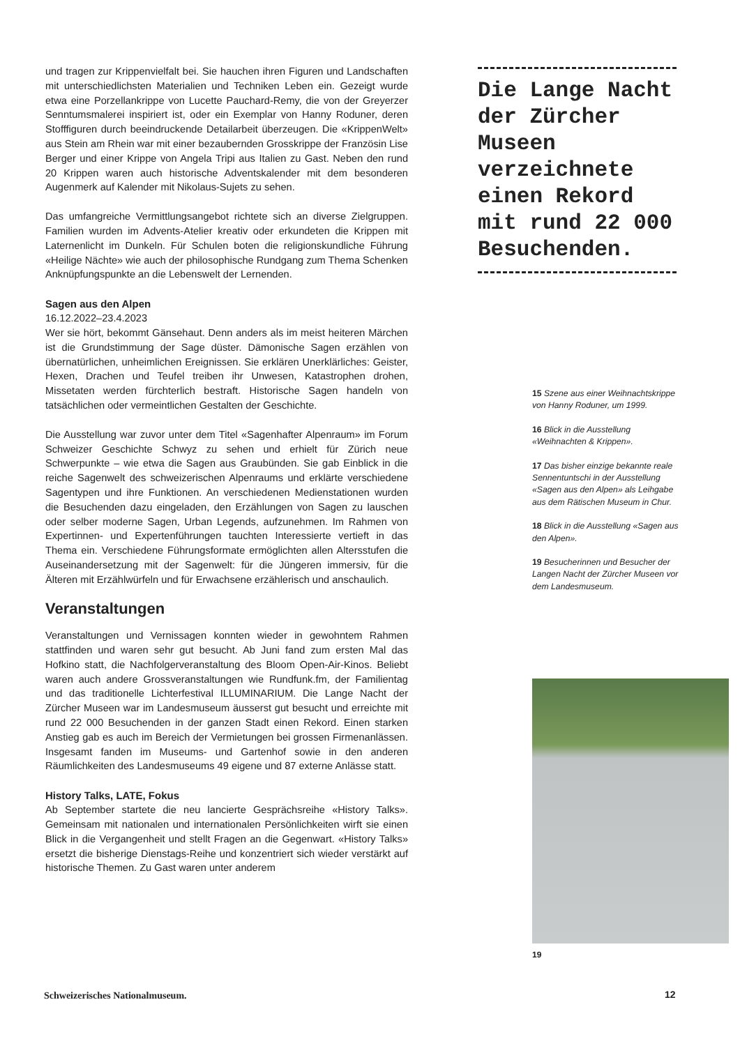und tragen zur Krippenvielfalt bei. Sie hauchen ihren Figuren und Landschaften mit unterschiedlichsten Materialien und Techniken Leben ein. Gezeigt wurde etwa eine Porzellankrippe von Lucette Pauchard-Remy, die von der Greyerzer Senntumsmalerei inspiriert ist, oder ein Exemplar von Hanny Roduner, deren Stofffiguren durch beeindruckende Detailarbeit überzeugen. Die «KrippenWelt» aus Stein am Rhein war mit einer bezaubernden Grosskrippe der Französin Lise Berger und einer Krippe von Angela Tripi aus Italien zu Gast. Neben den rund 20 Krippen waren auch historische Adventskalender mit dem besonderen Augenmerk auf Kalender mit Nikolaus-Sujets zu sehen.
Das umfangreiche Vermittlungsangebot richtete sich an diverse Zielgruppen. Familien wurden im Advents-Atelier kreativ oder erkundeten die Krippen mit Laternenlicht im Dunkeln. Für Schulen boten die religionskundliche Führung «Heilige Nächte» wie auch der philosophische Rundgang zum Thema Schenken Anknüpfungspunkte an die Lebenswelt der Lernenden.
Sagen aus den Alpen
16.12.2022–23.4.2023
Wer sie hört, bekommt Gänsehaut. Denn anders als im meist heiteren Märchen ist die Grundstimmung der Sage düster. Dämonische Sagen erzählen von übernatürlichen, unheimlichen Ereignissen. Sie erklären Unerklärliches: Geister, Hexen, Drachen und Teufel treiben ihr Unwesen, Katastrophen drohen, Missetaten werden fürchterlich bestraft. Historische Sagen handeln von tatsächlichen oder vermeintlichen Gestalten der Geschichte.
Die Ausstellung war zuvor unter dem Titel «Sagenhafter Alpenraum» im Forum Schweizer Geschichte Schwyz zu sehen und erhielt für Zürich neue Schwerpunkte – wie etwa die Sagen aus Graubünden. Sie gab Einblick in die reiche Sagenwelt des schweizerischen Alpenraums und erklärte verschiedene Sagentypen und ihre Funktionen. An verschiedenen Medienstationen wurden die Besuchenden dazu eingeladen, den Erzählungen von Sagen zu lauschen oder selber moderne Sagen, Urban Legends, aufzunehmen. Im Rahmen von Expertinnen- und Expertenführungen tauchten Interessierte vertieft in das Thema ein. Verschiedene Führungsformate ermöglichten allen Altersstufen die Auseinandersetzung mit der Sagenwelt: für die Jüngeren immersiv, für die Älteren mit Erzählwürfeln und für Erwachsene erzählerisch und anschaulich.
Veranstaltungen
Veranstaltungen und Vernissagen konnten wieder in gewohntem Rahmen stattfinden und waren sehr gut besucht. Ab Juni fand zum ersten Mal das Hofkino statt, die Nachfolgerveranstaltung des Bloom Open-Air-Kinos. Beliebt waren auch andere Grossveranstaltungen wie Rundfunk.fm, der Familientag und das traditionelle Lichterfestival ILLUMINARIUM. Die Lange Nacht der Zürcher Museen war im Landesmuseum äusserst gut besucht und erreichte mit rund 22 000 Besuchenden in der ganzen Stadt einen Rekord. Einen starken Anstieg gab es auch im Bereich der Vermietungen bei grossen Firmenanlässen. Insgesamt fanden im Museums- und Gartenhof sowie in den anderen Räumlichkeiten des Landesmuseums 49 eigene und 87 externe Anlässe statt.
History Talks, LATE, Fokus
Ab September startete die neu lancierte Gesprächsreihe «History Talks». Gemeinsam mit nationalen und internationalen Persönlichkeiten wirft sie einen Blick in die Vergangenheit und stellt Fragen an die Gegenwart. «History Talks» ersetzt die bisherige Dienstags-Reihe und konzentriert sich wieder verstärkt auf historische Themen. Zu Gast waren unter anderem
Die Lange Nacht der Zürcher Museen verzeichnete einen Rekord mit rund 22 000 Besuchenden.
15 Szene aus einer Weihnachtskrippe von Hanny Roduner, um 1999.
16 Blick in die Ausstellung «Weihnachten & Krippen».
17 Das bisher einzige bekannte reale Sennentuntschi in der Ausstellung «Sagen aus den Alpen» als Leihgabe aus dem Rätischen Museum in Chur.
18 Blick in die Ausstellung «Sagen aus den Alpen».
19 Besucherinnen und Besucher der Langen Nacht der Zürcher Museen vor dem Landesmuseum.
19
Schweizerisches Nationalmuseum.
12